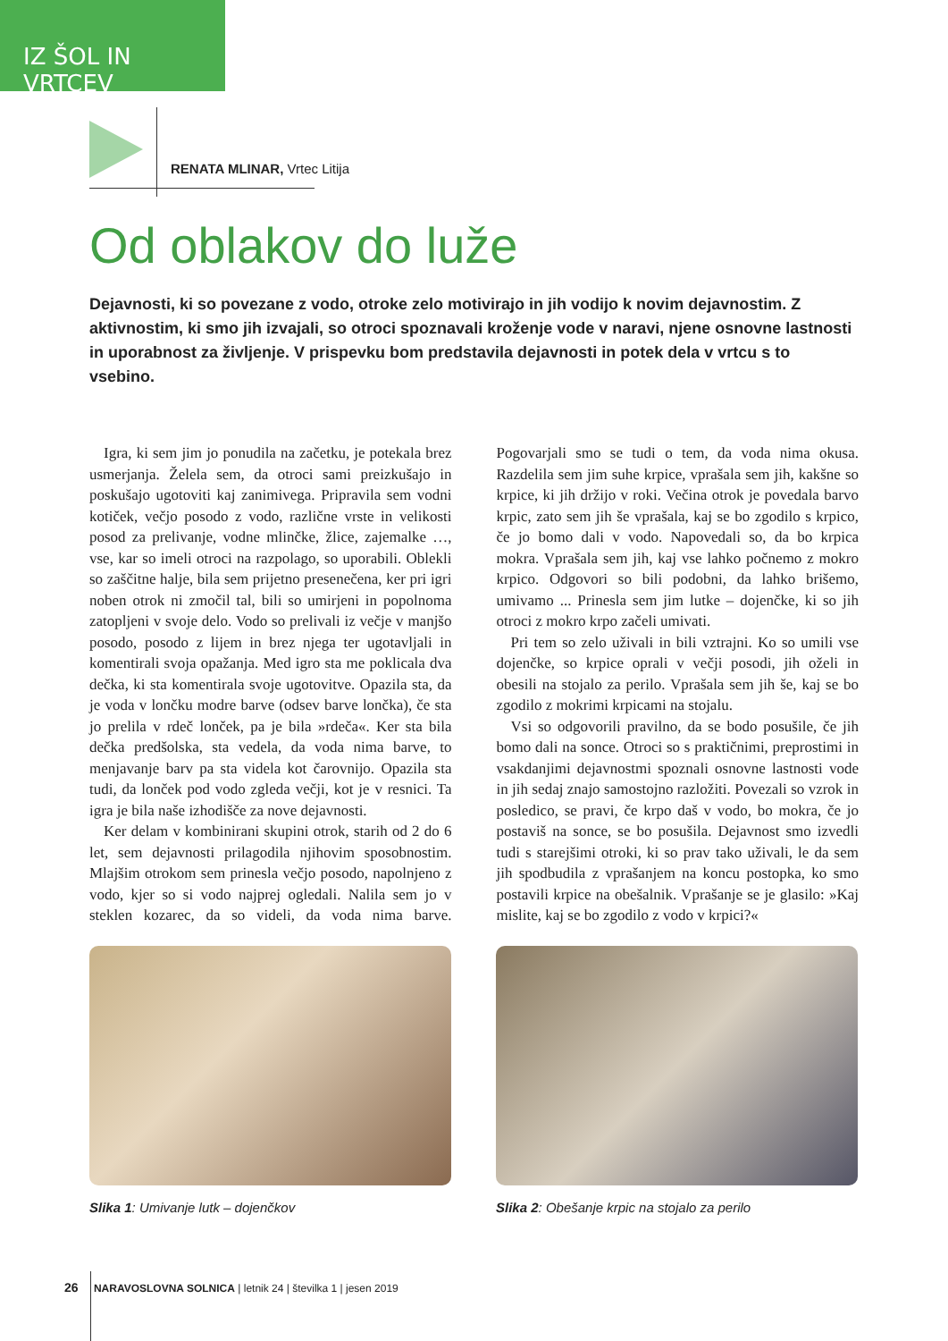IZ ŠOL IN VRTCEV
RENATA MLINAR, Vrtec Litija
Od oblakov do luže
Dejavnosti, ki so povezane z vodo, otroke zelo motivirajo in jih vodijo k novim dejavnostim. Z aktivnostim, ki smo jih izvajali, so otroci spoznavali kroženje vode v naravi, njene osnovne lastnosti in uporabnost za življenje. V prispevku bom predstavila dejavnosti in potek dela v vrtcu s to vsebino.
Igra, ki sem jim jo ponudila na začetku, je potekala brez usmerjanja. Želela sem, da otroci sami preizkušajo in poskušajo ugotoviti kaj zanimivega. Pripravila sem vodni kotiček, večjo posodo z vodo, različne vrste in velikosti posod za prelivanje, vodne mlinčke, žlice, zajemalke …, vse, kar so imeli otroci na razpolago, so uporabili. Oblekli so zaščitne halje, bila sem prijetno presenečena, ker pri igri noben otrok ni zmočil tal, bili so umirjeni in popolnoma zatopljeni v svoje delo. Vodo so prelivali iz večje v manjšo posodo, posodo z lijem in brez njega ter ugotavljali in komentirali svoja opažanja. Med igro sta me poklicala dva dečka, ki sta komentirala svoje ugotovitve. Opazila sta, da je voda v lončku modre barve (odsev barve lončka), če sta jo prelila v rdeč lonček, pa je bila »rdeča«. Ker sta bila dečka predšolska, sta vedela, da voda nima barve, to menjavanje barv pa sta videla kot čarovnijo. Opazila sta tudi, da lonček pod vodo zgleda večji, kot je v resnici. Ta igra je bila naše izhodišče za nove dejavnosti.
Ker delam v kombinirani skupini otrok, starih od 2 do 6 let, sem dejavnosti prilagodila njihovim sposobnostim. Mlajšim otrokom sem prinesla večjo posodo, napolnjeno z vodo, kjer so si vodo najprej ogledali. Nalila sem jo v steklen kozarec, da so videli, da voda nima barve. Pogovarjali smo se tudi o tem, da voda nima okusa. Razdelila sem jim suhe krpice, vprašala sem jih, kakšne so krpice, ki jih držijo v roki. Večina otrok je povedala barvo krpic, zato sem jih še vprašala, kaj se bo zgodilo s krpico, če jo bomo dali v vodo. Napovedali so, da bo krpica mokra. Vprašala sem jih, kaj vse lahko počnemo z mokro krpico. Odgovori so bili podobni, da lahko brišemo, umivamo ... Prinesla sem jim lutke – dojenčke, ki so jih otroci z mokro krpo začeli umivati.
Pri tem so zelo uživali in bili vztrajni. Ko so umili vse dojenčke, so krpice oprali v večji posodi, jih oželi in obesili na stojalo za perilo. Vprašala sem jih še, kaj se bo zgodilo z mokrimi krpicami na stojalu.
Vsi so odgovorili pravilno, da se bodo posušile, če jih bomo dali na sonce. Otroci so s praktičnimi, preprostimi in vsakdanjimi dejavnostmi spoznali osnovne lastnosti vode in jih sedaj znajo samostojno razložiti. Povezali so vzrok in posledico, se pravi, če krpo daš v vodo, bo mokra, če jo postaviš na sonce, se bo posušila. Dejavnost smo izvedli tudi s starejšimi otroki, ki so prav tako uživali, le da sem jih spodbudila z vprašanjem na koncu postopka, ko smo postavili krpice na obešalnik. Vprašanje se je glasilo: »Kaj mislite, kaj se bo zgodilo z vodo v krpici?«
Slika 1: Umivanje lutk – dojenčkov Slika 2: Obešanje krpic na stojalo za perilo
26 NARAVOSLOVNA SOLNICA | letnik 24 | številka 1 | jesen 2019